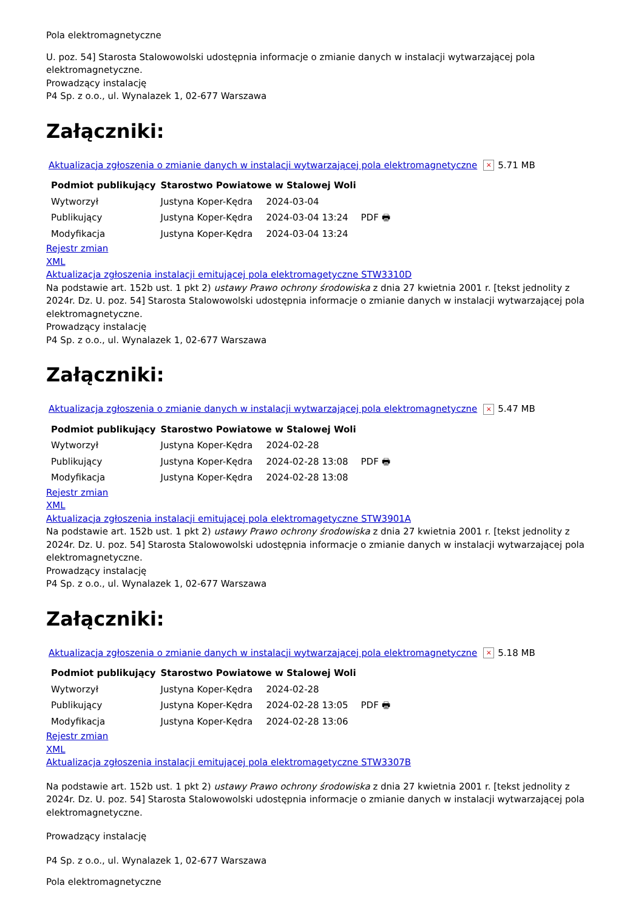Pola elektromagnetyczne
U. poz. 54] Starosta Stalowowolski udostępnia informacje o zmianie danych w instalacji wytwarzającej pola elektromagnetyczne.
Prowadzący instalację
P4 Sp. z o.o., ul. Wynalazek 1, 02-677 Warszawa
Załączniki:
Aktualizacja zgłoszenia o zmianie danych w instalacji wytwarzającej pola elektromagnetyczne × 5.71 MB
| Podmiot publikujący | Starostwo Powiatowe w Stalowej Woli | | |
| Wytworzył | Justyna Koper-Kędra | 2024-03-04 | PDF 🖶 |
| Publikujący | Justyna Koper-Kędra | 2024-03-04 13:24 | |
| Modyfikacja | Justyna Koper-Kędra | 2024-03-04 13:24 | |
Rejestr zmian
XML
Aktualizacja zgłoszenia instalacji emitującej pola elektromagetyczne STW3310D
Na podstawie art. 152b ust. 1 pkt 2) ustawy Prawo ochrony środowiska z dnia 27 kwietnia 2001 r. [tekst jednolity z 2024r. Dz. U. poz. 54] Starosta Stalowowolski udostępnia informacje o zmianie danych w instalacji wytwarzającej pola elektromagnetyczne.
Prowadzący instalację
P4 Sp. z o.o., ul. Wynalazek 1, 02-677 Warszawa
Załączniki:
Aktualizacja zgłoszenia o zmianie danych w instalacji wytwarzającej pola elektromagnetyczne × 5.47 MB
| Podmiot publikujący | Starostwo Powiatowe w Stalowej Woli | | |
| Wytworzył | Justyna Koper-Kędra | 2024-02-28 | PDF 🖶 |
| Publikujący | Justyna Koper-Kędra | 2024-02-28 13:08 | |
| Modyfikacja | Justyna Koper-Kędra | 2024-02-28 13:08 | |
Rejestr zmian
XML
Aktualizacja zgłoszenia instalacji emitującej pola elektromagetyczne STW3901A
Na podstawie art. 152b ust. 1 pkt 2) ustawy Prawo ochrony środowiska z dnia 27 kwietnia 2001 r. [tekst jednolity z 2024r. Dz. U. poz. 54] Starosta Stalowowolski udostępnia informacje o zmianie danych w instalacji wytwarzającej pola elektromagnetyczne.
Prowadzący instalację
P4 Sp. z o.o., ul. Wynalazek 1, 02-677 Warszawa
Załączniki:
Aktualizacja zgłoszenia o zmianie danych w instalacji wytwarzającej pola elektromagnetyczne × 5.18 MB
| Podmiot publikujący | Starostwo Powiatowe w Stalowej Woli | | |
| Wytworzył | Justyna Koper-Kędra | 2024-02-28 | PDF 🖶 |
| Publikujący | Justyna Koper-Kędra | 2024-02-28 13:05 | |
| Modyfikacja | Justyna Koper-Kędra | 2024-02-28 13:06 | |
Rejestr zmian
XML
Aktualizacja zgłoszenia instalacji emitującej pola elektromagetyczne STW3307B
Na podstawie art. 152b ust. 1 pkt 2) ustawy Prawo ochrony środowiska z dnia 27 kwietnia 2001 r. [tekst jednolity z 2024r. Dz. U. poz. 54] Starosta Stalowowolski udostępnia informacje o zmianie danych w instalacji wytwarzającej pola elektromagnetyczne.
Prowadzący instalację
P4 Sp. z o.o., ul. Wynalazek 1, 02-677 Warszawa
Pola elektromagnetyczne